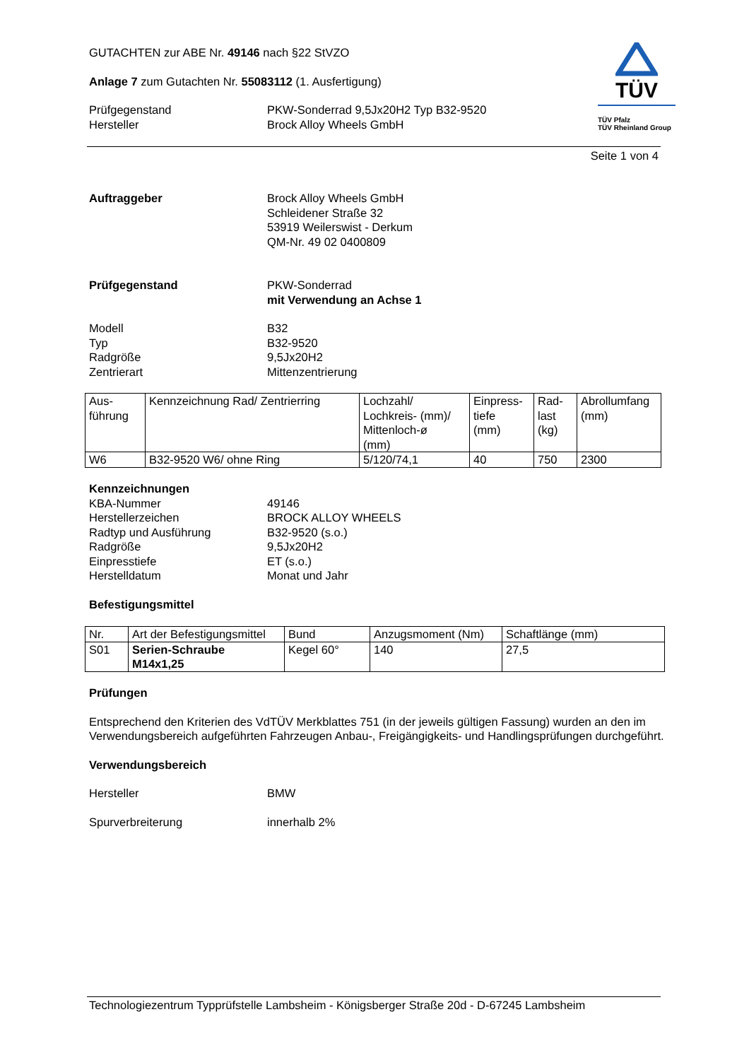GUTACHTEN zur ABE Nr. 49146 nach §22 StVZO
Anlage 7 zum Gutachten Nr. 55083112 (1. Ausfertigung)
Prüfgegenstand PKW-Sonderrad 9,5Jx20H2 Typ B32-9520
Hersteller Brock Alloy Wheels GmbH
TÜV
TÜV Pfalz
TÜV Rheinland Group
Seite 1 von 4
Auftraggeber Brock Alloy Wheels GmbH
Schleidener Straße 32
53919 Weilerswist - Derkum
QM-Nr. 49 02 0400809
Prüfgegenstand PKW-Sonderrad
mit Verwendung an Achse 1
Modell B32
Typ B32-9520
Radgröße 9,5Jx20H2
Zentrierart Mittenzentrierung
| Aus- führung | Kennzeichnung Rad/ Zentrierring | Lochzahl/ Lochkreis- (mm)/ Mittenloch-ø (mm) | Einpress- tiefe (mm) | Rad- last (kg) | Abrollumfang (mm) |
| --- | --- | --- | --- | --- | --- |
| W6 | B32-9520 W6/ ohne Ring | 5/120/74,1 | 40 | 750 | 2300 |
Kennzeichnungen
KBA-Nummer 49146
Herstellerzeichen BROCK ALLOY WHEELS
Radtyp und Ausführung B32-9520 (s.o.)
Radgröße 9,5Jx20H2
Einpresstiefe ET (s.o.)
Herstelldatum Monat und Jahr
Befestigungsmittel
| Nr. | Art der Befestigungsmittel | Bund | Anzugsmoment (Nm) | Schaftlänge (mm) |
| --- | --- | --- | --- | --- |
| S01 | Serien-Schraube M14x1,25 | Kegel 60° | 140 | 27,5 |
Prüfungen
Entsprechend den Kriterien des VdTÜV Merkblattes 751 (in der jeweils gültigen Fassung) wurden an den im Verwendungsbereich aufgeführten Fahrzeugen Anbau-, Freigängigkeits- und Handlingsprüfungen durchgeführt.
Verwendungsbereich
Hersteller BMW
Spurverbreiterung innerhalb 2%
Technologiezentrum Typprüfstelle Lambsheim - Königsberger Straße 20d - D-67245 Lambsheim